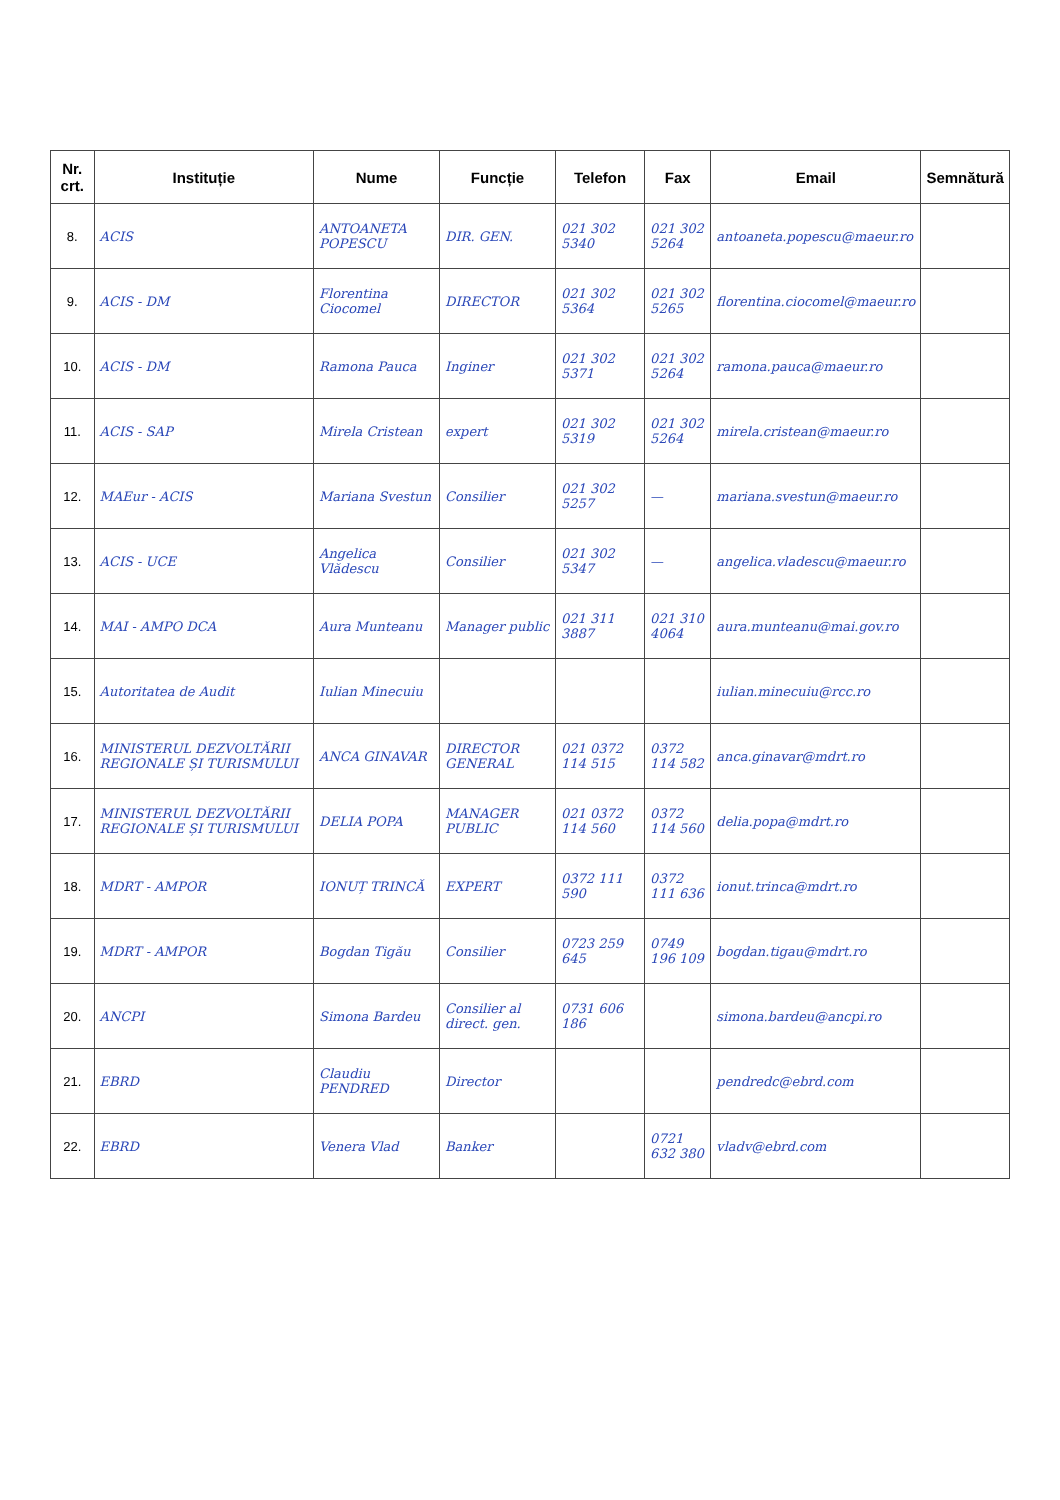| Nr. crt. | Instituție | Nume | Funcție | Telefon | Fax | Email | Semnătură |
| --- | --- | --- | --- | --- | --- | --- | --- |
| 8. | ACIS | ANTOANETA POPESCU | DIR. GEN. | 021 302 5340 | 021 302 5264 | antoaneta.popescu@maeur.ro | |
| 9. | ACIS - DM | Florentina Ciocomel | DIRECTOR | 021 302 5364 | 021 302 5265 | florentina.ciocomel@maeur.ro | |
| 10. | ACIS - DM | Ramona Pauca | Inginer | 021 302 5371 | 021 302 5264 | ramona.pauca@maeur.ro | |
| 11. | ACIS - SAP | Mirela Cristean | expert | 021 302 5319 | 021 302 5264 | mirela.cristean@maeur.ro | |
| 12. | MAEur - ACIS | Mariana Svestun | Consilier | 021 302 5257 | — | mariana.svestun@maeur.ro | |
| 13. | ACIS - UCE | Angelica Vlădescu | Consilier | 021 302 5347 | — | angelica.vladescu@maeur.ro | |
| 14. | MAI - AMPO DCA | Aura Munteanu | Manager public | 021 311 3887 | 021 310 4064 | aura.munteanu@mai.gov.ro | |
| 15. | Autoritatea de Audit | Iulian Minecuiu | | | | iulian.minecuiu@rcc.ro | |
| 16. | MINISTERUL DEZVOLTĂRII REGIONALE ȘI TURISMULUI | ANCA GINAVAR | DIRECTOR GENERAL | 021 0372 114 515 | 0372 114 582 | anca.ginavar@mdrt.ro | |
| 17. | MINISTERUL DEZVOLTĂRII REGIONALE ȘI TURISMULUI | DELIA POPA | MANAGER PUBLIC | 021 0372 114 560 | 0372 114 560 | delia.popa@mdrt.ro | |
| 18. | MDRT - AMPOR | IONUȚ TRINCĂ | EXPERT | 0372 111 590 | 0372 111 636 | ionut.trinca@mdrt.ro | |
| 19. | MDRT - AMPOR | Bogdan Tigău | Consilier | 0723 259 645 | 0749 196 109 | bogdan.tigau@mdrt.ro | |
| 20. | ANCPI | Simona Bardeu | Consilier al direct. gen. | 0731 606 186 | | simona.bardeu@ancpi.ro | |
| 21. | EBRD | Claudiu PENDRED | Director | | | pendredc@ebrd.com | |
| 22. | EBRD | Venera Vlad | Banker | | 0721 632 380 | vladv@ebrd.com | |